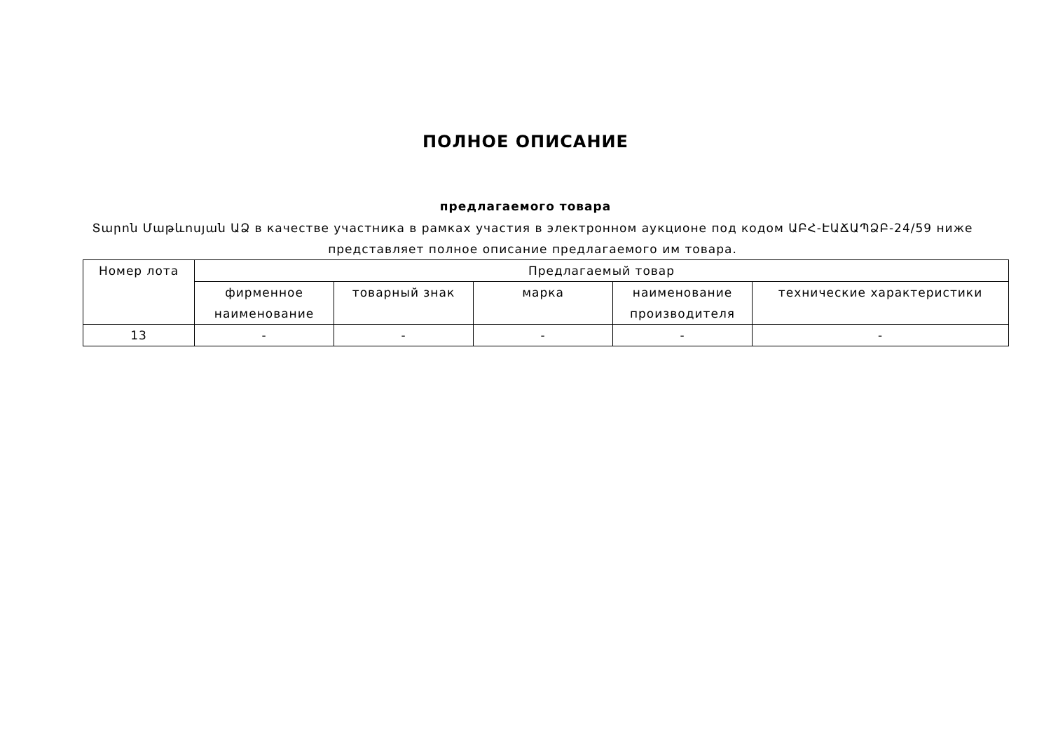ПОЛНОЕ ОПИСАНИЕ
предлагаемого товара
Տարոն Մաթևոսյան ԱՁ в качестве участника в рамках участия в электронном аукционе под кодом ԱԲՀ-ԷԱՃԱՊՁԲ-24/59 ниже представляет полное описание предлагаемого им товара.
| Номер лота | Предлагаемый товар | | | | |
| --- | --- | --- | --- | --- | --- |
| | фирменное наименование | товарный знак | марка | наименование производителя | технические характеристики |
| 13 | - | - | - | - | - |